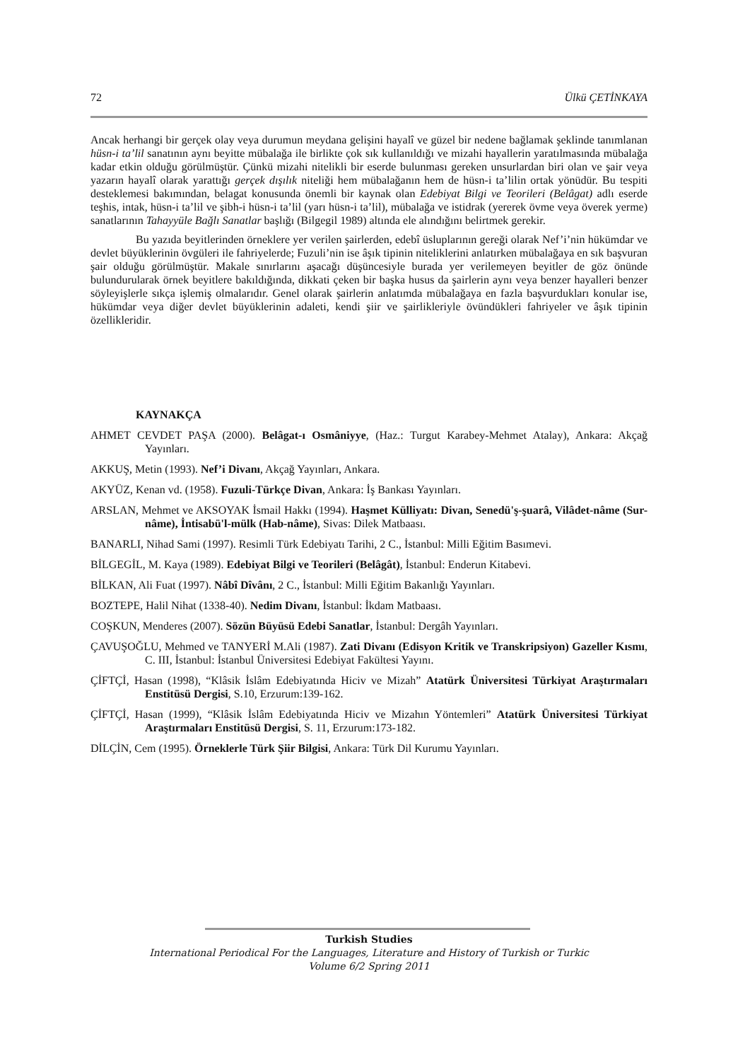72 Ülkü ÇETİNKAYA
Ancak herhangi bir gerçek olay veya durumun meydana gelişini hayalî ve güzel bir nedene bağlamak şeklinde tanımlanan hüsn-i ta’lil sanatının aynı beyitte mübalağa ile birlikte çok sık kullanıldığı ve mizahi hayallerin yaratılmasında mübalağa kadar etkin olduğu görülmüştür. Çünkü mizahi nitelikli bir eserde bulunması gereken unsurlardan biri olan ve şair veya yazarın hayalî olarak yarattığı gerçek dışılık niteliği hem mübalağanın hem de hüsn-i ta’lilin ortak yönüdür. Bu tespiti desteklemesi bakımından, belagat konusunda önemli bir kaynak olan Edebiyat Bilgi ve Teorileri (Belâgat) adlı eserde teşhis, intak, hüsn-i ta’lil ve şibh-i hüsn-i ta’lil (yarı hüsn-i ta’lil), mübalağa ve istidrak (yererek övme veya överek yerme) sanatlarının Tahayyüle Bağlı Sanatlar başlığı (Bilgegil 1989) altında ele alındığını belirtmek gerekir.
Bu yazıda beyitlerinden örneklere yer verilen şairlerden, edebî üsluplarının gereği olarak Nef’i’nin hükümdar ve devlet büyüklerinin övgüleri ile fahriyelerde; Fuzuli’nin ise âşık tipinin niteliklerini anlatırken mübalağaya en sık başvuran şair olduğu görülmüştür. Makale sınırlarını aşacağı düşüncesiyle burada yer verilemeyen beyitler de göz önünde bulundurularak örnek beyitlere bakıldığında, dikkati çeken bir başka husus da şairlerin aynı veya benzer hayalleri benzer söyleyişlerle sıkça işlemiş olmalarıdır. Genel olarak şairlerin anlatımda mübalağaya en fazla başvurdukları konular ise, hükümdar veya diğer devlet büyüklerinin adaleti, kendi şiir ve şairlikleriyle övündükleri fahriyeler ve âşık tipinin özellikleridir.
KAYNAKÇA
AHMET CEVDET PAŞA (2000). Belâgat-ı Osmâniyye, (Haz.: Turgut Karabey-Mehmet Atalay), Ankara: Akçağ Yayınları.
AKKUŞ, Metin (1993). Nef’i Divanı, Akçağ Yayınları, Ankara.
AKYÜZ, Kenan vd. (1958). Fuzuli-Türkçe Divan, Ankara: İş Bankası Yayınları.
ARSLAN, Mehmet ve AKSOYAK İsmail Hakkı (1994). Haşmet Külliyatı: Divan, Senedü'ş-şuarâ, Vilâdet-nâme (Sur-nâme), İntisabü'l-mülk (Hab-nâme), Sivas: Dilek Matbaası.
BANARLI, Nihad Sami (1997). Resimli Türk Edebiyatı Tarihi, 2 C., İstanbul: Milli Eğitim Basımevi.
BİLGEGİL, M. Kaya (1989). Edebiyat Bilgi ve Teorileri (Belâgât), İstanbul: Enderun Kitabevi.
BİLKAN, Ali Fuat (1997). Nâbî Dîvânı, 2 C., İstanbul: Milli Eğitim Bakanlığı Yayınları.
BOZTEPE, Halil Nihat (1338-40). Nedim Divanı, İstanbul: İkdam Matbaası.
COŞKUN, Menderes (2007). Sözün Büyüsü Edebi Sanatlar, İstanbul: Dergâh Yayınları.
ÇAVUŞOĞLU, Mehmed ve TANYERİ M.Ali (1987). Zati Divanı (Edisyon Kritik ve Transkripsiyon) Gazeller Kısmı, C. III, İstanbul: İstanbul Üniversitesi Edebiyat Fakültesi Yayını.
ÇİFTÇİ, Hasan (1998), “Klâsik İslâm Edebiyatında Hiciv ve Mizah” Atatürk Üniversitesi Türkiyat Araştırmaları Enstitüsü Dergisi, S.10, Erzurum:139-162.
ÇİFTÇİ, Hasan (1999), “Klâsik İslâm Edebiyatında Hiciv ve Mizahın Yöntemleri” Atatürk Üniversitesi Türkiyat Araştırmaları Enstitüsü Dergisi, S. 11, Erzurum:173-182.
DİLÇİN, Cem (1995). Örneklerle Türk Şiir Bilgisi, Ankara: Türk Dil Kurumu Yayınları.
Turkish Studies
International Periodical For the Languages, Literature and History of Turkish or Turkic
Volume 6/2 Spring 2011